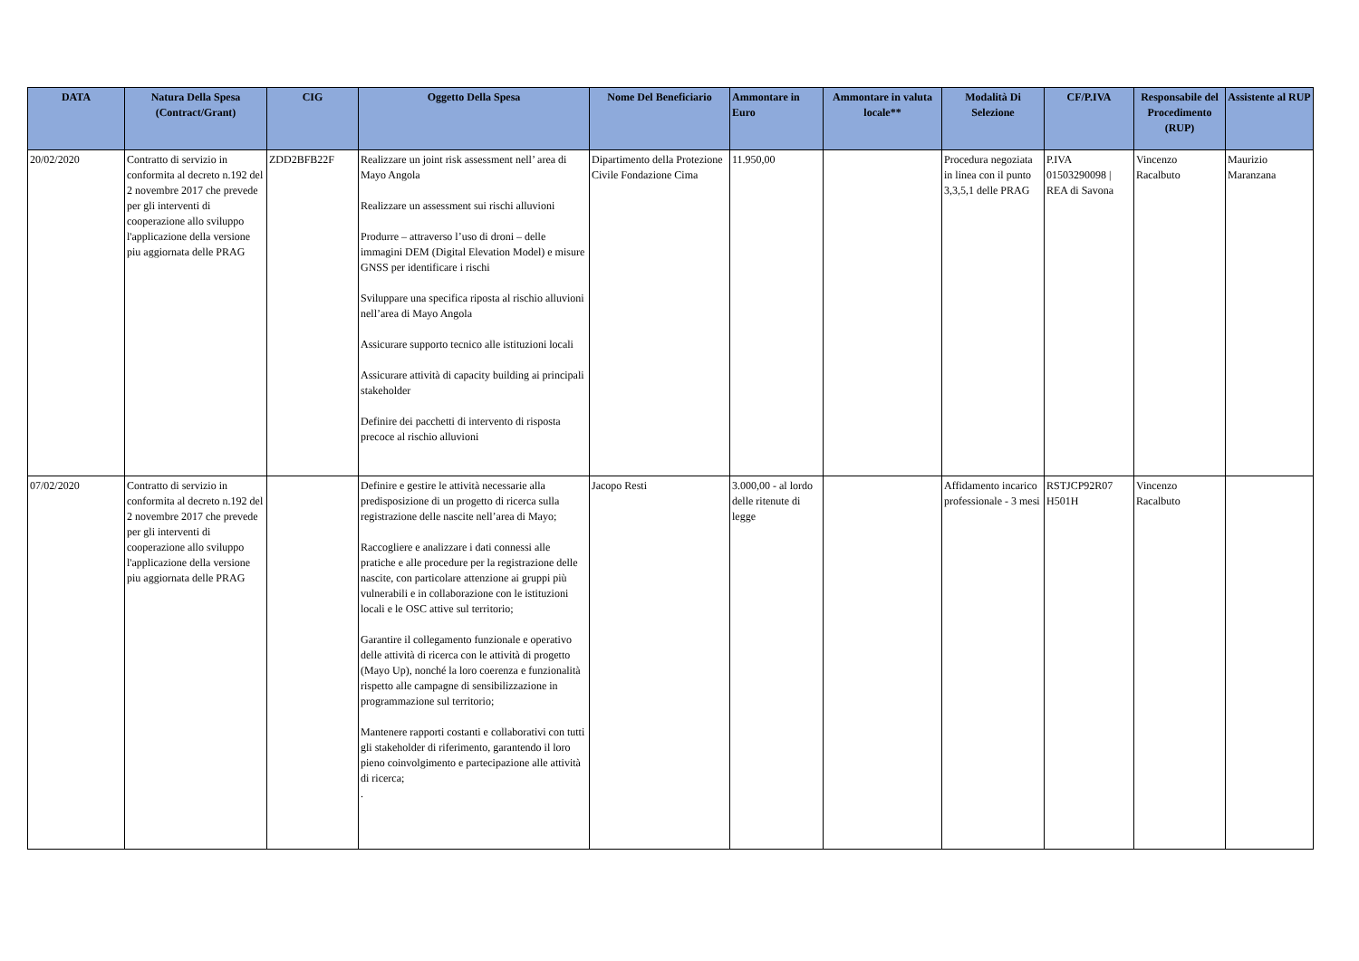| DATA | Natura Della Spesa (Contract/Grant) | CIG | Oggetto Della Spesa | Nome Del Beneficiario | Ammontare in Euro | Ammontare in valuta locale** | Modalità Di Selezione | CF/P.IVA | Responsabile del Procedimento (RUP) | Assistente al RUP |
| --- | --- | --- | --- | --- | --- | --- | --- | --- | --- | --- |
| 20/02/2020 | Contratto di servizio in conformita al decreto n.192 del 2 novembre 2017 che prevede per gli interventi di cooperazione allo sviluppo l'applicazione della versione piu aggiornata delle PRAG | ZDD2BFB22F | Realizzare un joint risk assessment nell’ area di Mayo Angola Realizzare un assessment sui rischi alluvioni Produrre – attraverso l’uso di droni – delle immagini DEM (Digital Elevation Model) e misure GNSS per identificare i rischi Sviluppare una specifica riposta al rischio alluvioni nell’area di Mayo Angola Assicurare supporto tecnico alle istituzioni locali Assicurare attività di capacity building ai principali stakeholder Definire dei pacchetti di intervento di risposta precoce al rischio alluvioni | Dipartimento della Protezione Civile Fondazione Cima | 11.950,00 | | Procedura negoziata in linea con il punto 3,3,5,1 delle PRAG | P.IVA 01503290098 / REA di Savona | Vincenzo Racalbuto | Maurizio Maranzana |
| 07/02/2020 | Contratto di servizio in conformita al decreto n.192 del 2 novembre 2017 che prevede per gli interventi di cooperazione allo sviluppo l'applicazione della versione piu aggiornata delle PRAG | | Definire e gestire le attività necessarie alla predisposizione di un progetto di ricerca sulla registrazione delle nascite nell’area di Mayo; Raccogliere e analizzare i dati connessi alle pratiche e alle procedure per la registrazione delle nascite, con particolare attenzione ai gruppi più vulnerabili e in collaborazione con le istituzioni locali e le OSC attive sul territorio; Garantire il collegamento funzionale e operativo delle attività di ricerca con le attività di progetto (Mayo Up), nonché la loro coerenza e funzionalità rispetto alle campagne di sensibilizzazione in programmazione sul territorio; Mantenere rapporti costanti e collaborativi con tutti gli stakeholder di riferimento, garantendo il loro pieno coinvolgimento e partecipazione alle attività di ricerca; . | Jacopo Resti | 3.000,00 - al lordo delle ritenute di legge | | Affidamento incarico professionale - 3 mesi | RSTJCP92R07 H501H | Vincenzo Racalbuto | |